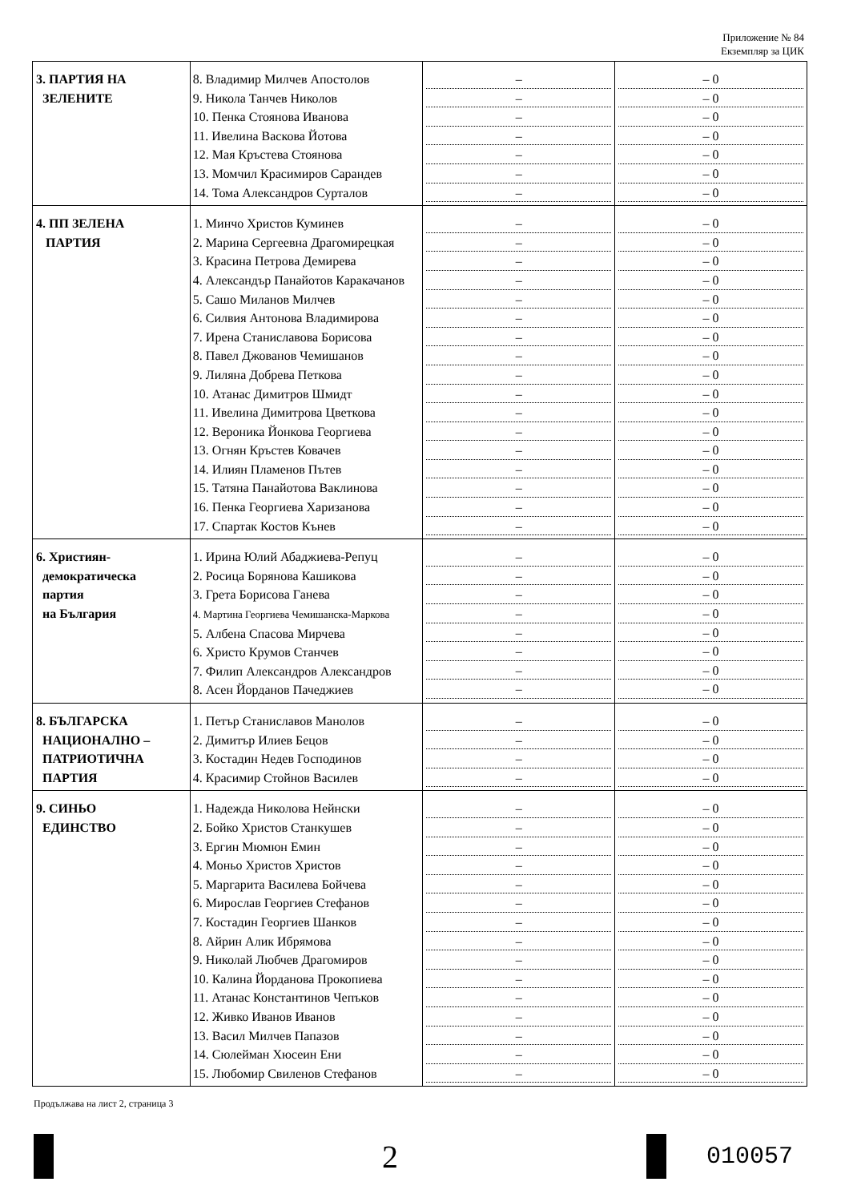Приложение № 84
Екземпляр за ЦИК
| 3. ПАРТИЯ НА ЗЕЛЕНИТЕ | 8. Владимир Милчев Апостолов 9. Никола Танчев Николов 10. Пенка Стоянова Иванова 11. Ивелина Васкова Йотова 12. Мая Кръстева Стоянова 13. Момчил Красимиров Сарандев 14. Тома Александров Сурталов | – – – – – – – | – 0 – 0 – 0 – 0 – 0 – 0 – 0 |
| 4. ПП ЗЕЛЕНА ПАРТИЯ | 1. Минчо Христов Куминев 2. Марина Сергеевна Драгомирецкая 3. Красина Петрова Демирева 4. Александър Панайотов Каракачанов 5. Сашо Миланов Милчев 6. Силвия Антонова Владимирова 7. Ирена Станиславова Борисова 8. Павел Джованов Чемишанов 9. Лиляна Добрева Петкова 10. Атанас Димитров Шмидт 11. Ивелина Димитрова Цветкова 12. Вероника Йонкова Георгиева 13. Огнян Кръстев Ковачев 14. Илиян Пламенов Пътев 15. Татяна Панайотова Ваклинова 16. Пенка Георгиева Харизанова 17. Спартак Костов Кънев | – – – – – – – – – – – – – – – – – | – 0 – 0 – 0 – 0 – 0 – 0 – 0 – 0 – 0 – 0 – 0 – 0 – 0 – 0 – 0 – 0 – 0 |
| 6. Християн- демократическа партия на България | 1. Ирина Юлий Абаджиева-Репуц 2. Росица Борянова Кашикова 3. Грета Борисова Ганева 4. Мартина Георгиева Чемишанска-Маркова 5. Албена Спасова Мирчева 6. Христо Крумов Станчев 7. Филип Александров Александров 8. Асен Йорданов Пачеджиев | – – – – – – – – | – 0 – 0 – 0 – 0 – 0 – 0 – 0 – 0 |
| 8. БЪЛГАРСКА НАЦИОНАЛНО – ПАТРИОТИЧНА ПАРТИЯ | 1. Петър Станиславов Манолов 2. Димитър Илиев Бецов 3. Костадин Недев Господинов 4. Красимир Стойнов Василев | – – – – | – 0 – 0 – 0 – 0 |
| 9. СИНЬО ЕДИНСТВО | 1. Надежда Николова Нейнски 2. Бойко Христов Станкушев 3. Ергин Мюмюн Емин 4. Моньо Христов Христов 5. Маргарита Василева Бойчева 6. Мирослав Георгиев Стефанов 7. Костадин Георгиев Шанков 8. Айрин Алик Ибрямова 9. Николай Любчев Драгомиров 10. Калина Йорданова Прокопиева 11. Атанас Константинов Чепъков 12. Живко Иванов Иванов 13. Васил Милчев Папазов 14. Сюлейман Хюсеин Ени 15. Любомир Свиленов Стефанов | – – – – – – – – – – – – – – – | – 0 – 0 – 0 – 0 – 0 – 0 – 0 – 0 – 0 – 0 – 0 – 0 – 0 – 0 – 0 |
Продължава на лист 2, страница 3
2
010057